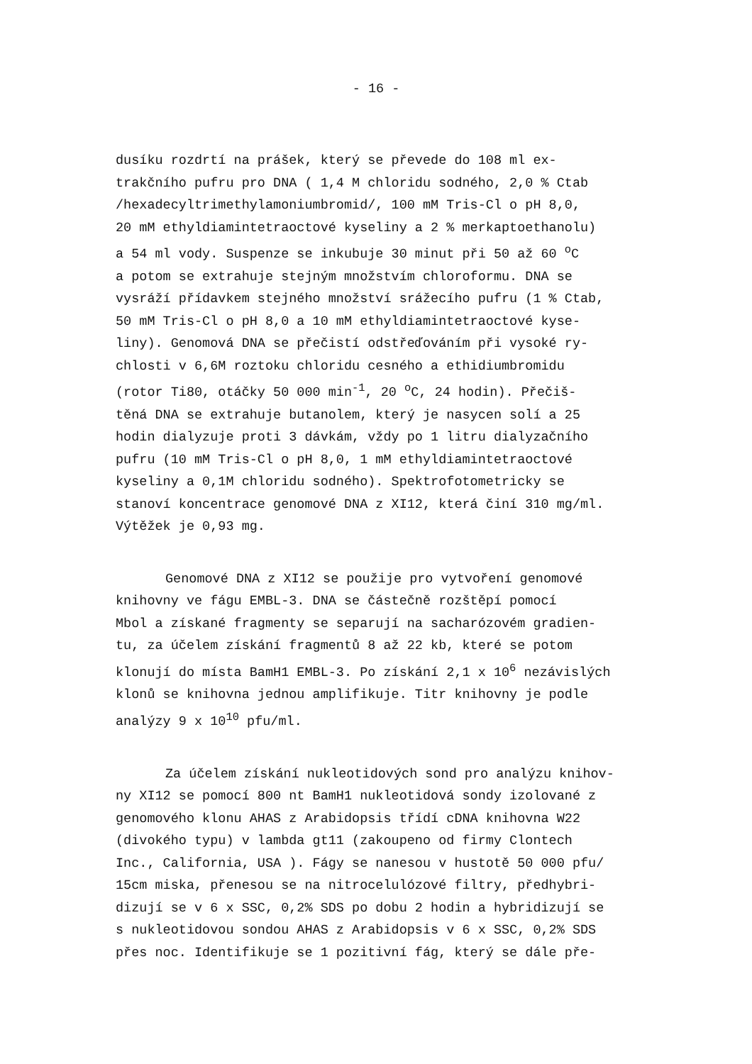- 16 -
dusíku rozdrtí na prášek, který se převede do 108 ml ex-
trakčního pufru pro DNA ( 1,4 M chloridu sodného, 2,0 % Ctab
/hexadecyltrimethylamoniumbromid/, 100 mM Tris-Cl o pH 8,0,
20 mM ethyldiamintetraoctové kyseliny a 2 % merkaptoethanolu)
a 54 ml vody. Suspenze se inkubuje 30 minut při 50 až 60 <sup>o</sup>C
a potom se extrahuje stejným množstvím chloroformu. DNA se
vysráží přídavkem stejného množství srážecího pufru (1 % Ctab,
50 mM Tris-Cl o pH 8,0 a 10 mM ethyldiamintetraoctové kyse-
liny). Genomová DNA se přečistí odstřeďováním při vysoké ry-
chlosti v 6,6M roztoku chloridu cesného a ethidiumbromidu
(rotor Ti80, otáčky 50 000 min<sup>-1</sup>, 20 <sup>o</sup>C, 24 hodin). Přečiš-
těná DNA se extrahuje butanolem, který je nasycen solí a 25
hodin dialyzuje proti 3 dávkám, vždy po 1 litru dialyzačního
pufru (10 mM Tris-Cl o pH 8,0, 1 mM ethyldiamintetraoctové
kyseliny a 0,1M chloridu sodného). Spektrofotometricky se
stanoví koncentrace genomové DNA z XI12, která činí 310 mg/ml.
Výtěžek je 0,93 mg.
Genomové DNA z XI12 se použije pro vytvoření genomové
knihovny ve fágu EMBL-3. DNA se částečně rozštěpí pomocí
Mbol a získané fragmenty se separují na sacharózovém gradien-
tu, za účelem získání fragmentů 8 až 22 kb, které se potom
klonují do místa BamH1 EMBL-3. Po získání 2,1 x 10<sup>6</sup> nezávislých
klonů se knihovna jednou amplifikuje. Titr knihovny je podle
analýzy 9 x 10<sup>10</sup> pfu/ml.
Za účelem získání nukleotidových sond pro analýzu knihov-
ny XI12 se pomocí 800 nt BamH1 nukleotidová sondy izolované z
genomového klonu AHAS z Arabidopsis třídí cDNA knihovna W22
(divokého typu) v lambda gt11 (zakoupeno od firmy Clontech
Inc., California, USA ). Fágy se nanesou v hustotě 50 000 pfu/
15cm miska, přenesou se na nitrocelulózové filtry, předhybri-
dizují se v 6 x SSC, 0,2% SDS po dobu 2 hodin a hybridizují se
s nukleotidovou sondou AHAS z Arabidopsis v 6 x SSC, 0,2% SDS
přes noc. Identifikuje se 1 pozitivní fág, který se dále pře-